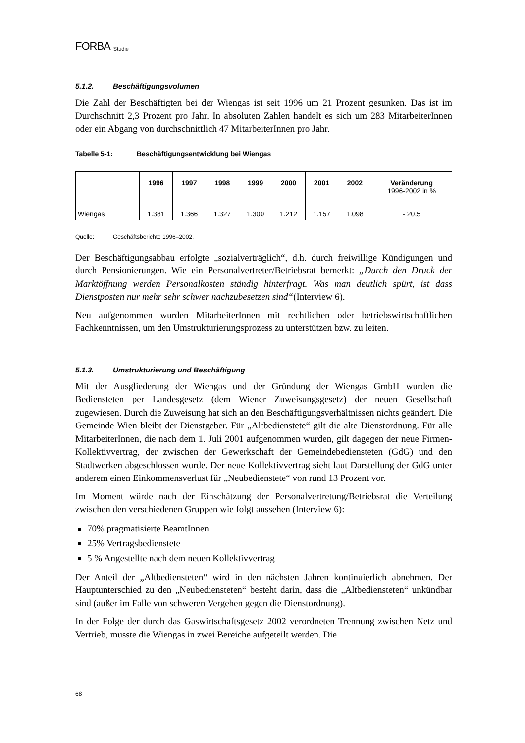FORBA Studie
5.1.2. Beschäftigungsvolumen
Die Zahl der Beschäftigten bei der Wiengas ist seit 1996 um 21 Prozent gesunken. Das ist im Durchschnitt 2,3 Prozent pro Jahr. In absoluten Zahlen handelt es sich um 283 MitarbeiterInnen oder ein Abgang von durchschnittlich 47 MitarbeiterInnen pro Jahr.
Tabelle 5-1: Beschäftigungsentwicklung bei Wiengas
| | 1996 | 1997 | 1998 | 1999 | 2000 | 2001 | 2002 | Veränderung 1996-2002 in % |
| --- | --- | --- | --- | --- | --- | --- | --- | --- |
| Wiengas | 1.381 | 1.366 | 1.327 | 1.300 | 1.212 | 1.157 | 1.098 | - 20,5 |
Quelle: Geschäftsberichte 1996–2002.
Der Beschäftigungsabbau erfolgte „sozialverträglich“, d.h. durch freiwillige Kündigungen und durch Pensionierungen. Wie ein Personalvertreter/Betriebsrat bemerkt: „Durch den Druck der Marktöffnung werden Personalkosten ständig hinterfragt. Was man deutlich spürt, ist dass Dienstposten nur mehr sehr schwer nachzubesetzen sind“(Interview 6).
Neu aufgenommen wurden MitarbeiterInnen mit rechtlichen oder betriebswirtschaftlichen Fachkenntnissen, um den Umstrukturierungsprozess zu unterstützen bzw. zu leiten.
5.1.3. Umstrukturierung und Beschäftigung
Mit der Ausgliederung der Wiengas und der Gründung der Wiengas GmbH wurden die Bediensteten per Landesgesetz (dem Wiener Zuweisungsgesetz) der neuen Gesellschaft zugewiesen. Durch die Zuweisung hat sich an den Beschäftigungsverhältnissen nichts geändert. Die Gemeinde Wien bleibt der Dienstgeber. Für „Altbedienstete“ gilt die alte Dienstordnung. Für alle MitarbeiterInnen, die nach dem 1. Juli 2001 aufgenommen wurden, gilt dagegen der neue Firmen-Kollektivvertrag, der zwischen der Gewerkschaft der Gemeindebediensteten (GdG) und den Stadtwerken abgeschlossen wurde. Der neue Kollektivvertrag sieht laut Darstellung der GdG unter anderem einen Einkommensverlust für „Neubedienstete“ von rund 13 Prozent vor.
Im Moment würde nach der Einschätzung der Personalvertretung/Betriebsrat die Verteilung zwischen den verschiedenen Gruppen wie folgt aussehen (Interview 6):
70% pragmatisierte BeamtInnen
25% Vertragsbedienstete
5 % Angestellte nach dem neuen Kollektivvertrag
Der Anteil der „Altbediensteten“ wird in den nächsten Jahren kontinuierlich abnehmen. Der Hauptunterschied zu den „Neubediensteten“ besteht darin, dass die „Altbediensteten“ unkündbar sind (außer im Falle von schweren Vergehen gegen die Dienstordnung).
In der Folge der durch das Gaswirtschaftsgesetz 2002 verordneten Trennung zwischen Netz und Vertrieb, musste die Wiengas in zwei Bereiche aufgeteilt werden. Die
68